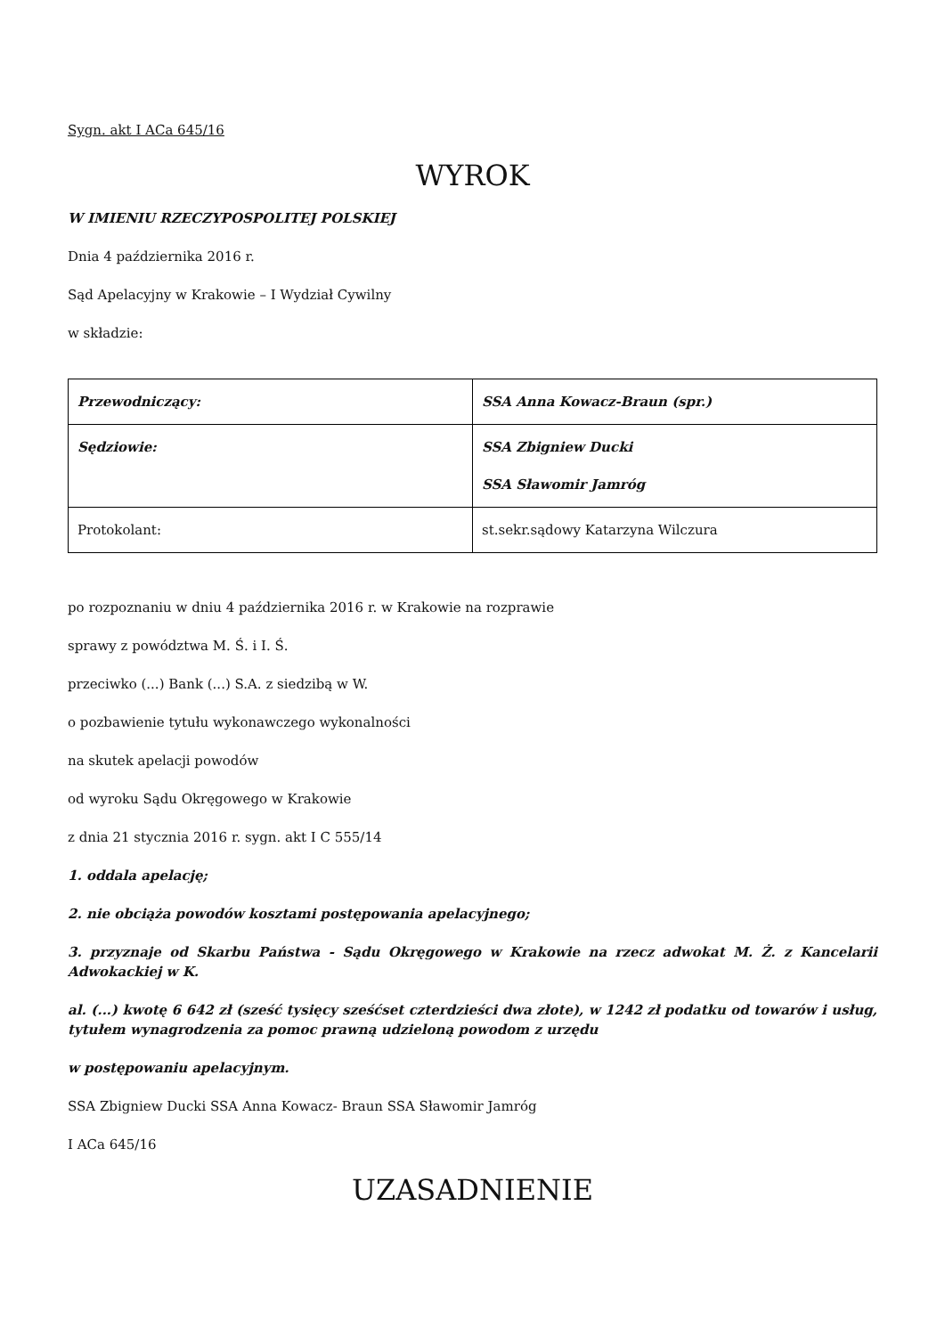Sygn. akt I ACa 645/16
WYROK
W IMIENIU RZECZYPOSPOLITEJ POLSKIEJ
Dnia 4 października 2016 r.
Sąd Apelacyjny w Krakowie – I Wydział Cywilny
w składzie:
| Przewodniczący: | SSA Anna Kowacz-Braun (spr.) |
| Sędziowie: | SSA Zbigniew Ducki SSA Sławomir Jamróg |
| Protokolant: | st.sekr.sądowy Katarzyna Wilczura |
po rozpoznaniu w dniu 4 października 2016 r. w Krakowie na rozprawie
sprawy z powództwa M. Ś. i I. Ś.
przeciwko (...) Bank (...) S.A. z siedzibą w W.
o pozbawienie tytułu wykonawczego wykonalności
na skutek apelacji powodów
od wyroku Sądu Okręgowego w Krakowie
z dnia 21 stycznia 2016 r. sygn. akt I C 555/14
1. oddala apelację;
2. nie obciąża powodów kosztami postępowania apelacyjnego;
3. przyznaje od Skarbu Państwa - Sądu Okręgowego w Krakowie na rzecz adwokat M. Ż. z Kancelarii Adwokackiej w K.
al. (...) kwotę 6 642 zł (sześć tysięcy sześćset czterdzieści dwa złote), w 1242 zł podatku od towarów i usług, tytułem wynagrodzenia za pomoc prawną udzieloną powodom z urzędu
w postępowaniu apelacyjnym.
SSA Zbigniew Ducki SSA Anna Kowacz- Braun SSA Sławomir Jamróg
I ACa 645/16
UZASADNIENIE